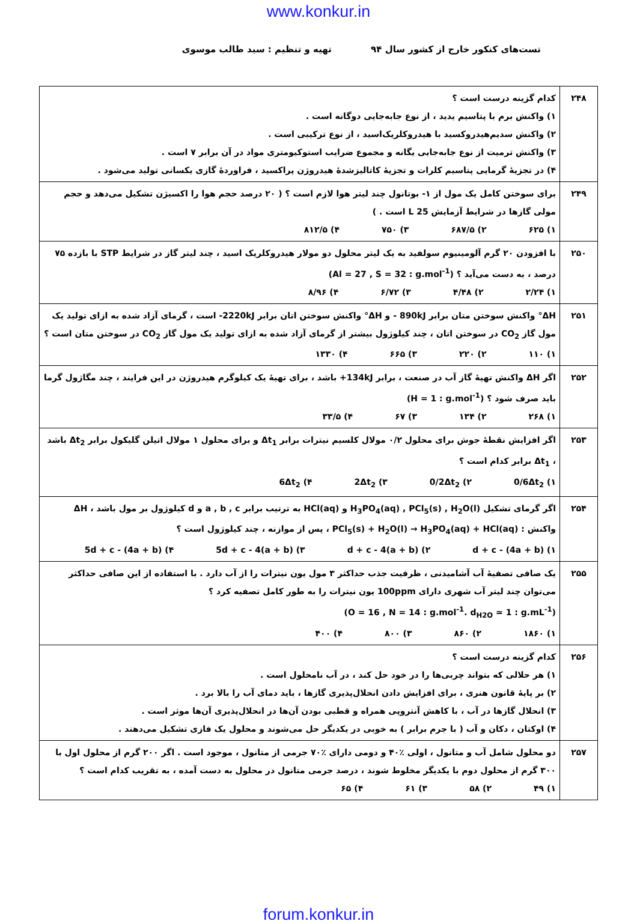www.konkur.in
تست‌های کنکور خارج از کشور سال ۹۴ تهیه و تنظیم : سید طالب موسوی
| ۲۴۸ | کدام گزینه درست است ؟ ۱) واکنش برم با پتاسیم یدید ، از نوع جابه‌جایی دوگانه است . ۲) واکنش سدیم‌هیدروکسید با هیدروکلریک‌اسید ، از نوع ترکیبی است . ۳) واکنش ترمیت از نوع جابه‌جایی یگانه و مجموع ضرایب استوکیومتری مواد در آن برابر ۷ است . ۴) در تجزیهٔ گرمایی پتاسیم کلرات و تجزیهٔ کاتالیزشدهٔ هیدروژن پراکسید ، فراوردهٔ گازی یکسانی تولید می‌شود . |
| ۲۴۹ | برای سوختن کامل یک مول از ۱- بوتانول چند لیتر هوا لازم است ؟ ( ۲۰ درصد حجم هوا را اکسیژن تشکیل می‌دهد و حجم مولی گازها در شرایط آزمایش 25 L است . ) ۱) ۶۲۵ ۲) ۶۸۷/۵ ۳) ۷۵۰ ۴) ۸۱۲/۵ |
| ۲۵۰ | با افزودن ۲۰ گرم آلومینیوم سولفید به یک لیتر محلول دو مولار هیدروکلریک اسید ، چند لیتر گاز در شرایط STP با بازده ۷۵ درصد ، به دست می‌آید ؟ (Al = 27 , S = 32 : g.mol<sup>-1</sup>) ۱) ۲/۲۴ ۲) ۴/۴۸ ۳) ۶/۷۲ ۴) ۸/۹۶ |
| ۲۵۱ | ΔH° واکنش سوختن متان برابر 890kJ - و ΔH° واکنش سوختن اتان برابر 2220kJ- است ، گرمای آزاد شده به ازای تولید یک مول گاز CO<sub>2</sub> در سوختن اتان ، چند کیلوژول بیشتر از گرمای آزاد شده به ازای تولید یک مول گاز CO<sub>2</sub> در سوختن متان است ؟ ۱) ۱۱۰ ۲) ۲۲۰ ۳) ۶۶۵ ۴) ۱۳۳۰ |
| ۲۵۲ | اگر ΔH واکنش تهیهٔ گاز آب در صنعت ، برابر 134kJ+ باشد ، برای تهیهٔ یک کیلوگرم هیدروژن در این فرایند ، چند مگاژول گرما باید صرف شود ؟ (H = 1 : g.mol<sup>-1</sup>) ۱) ۲۶۸ ۲) ۱۳۴ ۳) ۶۷ ۴) ۳۳/۵ |
| ۲۵۳ | اگر افزایش نقطهٔ جوش برای محلول ۰/۲ مولال کلسیم نیترات برابر Δt<sub>1</sub> و برای محلول ۱ مولال اتیلن گلیکول برابر Δt<sub>2</sub> باشد ، Δt<sub>1</sub> برابر کدام است ؟ ۱) 0/6Δt<sub>2</sub> ۲) 0/2Δt<sub>2</sub> ۳) 2Δt<sub>2</sub> ۴) 6Δt<sub>2</sub> |
| ۲۵۴ | اگر گرمای تشکیل H<sub>3</sub>PO<sub>4</sub>(aq) , PCl<sub>5</sub>(s) , H<sub>2</sub>O(l) و HCl(aq) به ترتیب برابر a , b , c و d کیلوژول بر مول باشد ، ΔH واکنش : PCl<sub>5</sub>(s) + H<sub>2</sub>O(l) → H<sub>3</sub>PO<sub>4</sub>(aq) + HCl(aq) ، پس از موازنه ، چند کیلوژول است ؟ ۱) d + c - (4a + b) ۲) d + c - 4(a + b) ۳) 5d + c - 4(a + b) ۴) 5d + c - (4a + b) |
| ۲۵۵ | یک صافی تصفیهٔ آب آشامیدنی ، ظرفیت جذب حداکثر ۳ مول یون نیترات را از آب دارد . با استفاده از این صافی حداکثر می‌توان چند لیتر آب شهری دارای 100ppm یون نیترات را به طور کامل تصفیه کرد ؟ (O = 16 , N = 14 : g.mol<sup>-1</sup>. d<sub>H2O</sub> ≃ 1 : g.mL<sup>-1</sup>) ۱) ۱۸۶۰ ۲) ۸۶۰ ۳) ۸۰۰ ۴) ۴۰۰ |
| ۲۵۶ | کدام گزینه درست است ؟ ۱) هر حلالی که بتواند چربی‌ها را در خود حل کند ، در آب نامحلول است . ۲) بر پایهٔ قانون هنری ، برای افزایش دادن انحلال‌پذیری گازها ، باید دمای آب را بالا برد . ۳) انحلال گازها در آب ، با کاهش آنتروپی همراه و قطبی بودن آن‌ها در انحلال‌پذیری آن‌ها موثر است . ۴) اوکتان ، دکان و آب ( با جرم برابر ) به خوبی در یکدیگر حل می‌شوند و محلول یک فازی تشکیل می‌دهند . |
| ۲۵۷ | دو محلول شامل آب و متانول ، اولی ٪۴۰ و دومی دارای ٪۷۰ جرمی از متانول ، موجود است . اگر ۲۰۰ گرم از محلول اول با ۳۰۰ گرم از محلول دوم با یکدیگر مخلوط شوند ، درصد جرمی متانول در محلول به دست آمده ، به تقریب کدام است ؟ ۱) ۴۹ ۲) ۵۸ ۳) ۶۱ ۴) ۶۵ |
forum.konkur.in